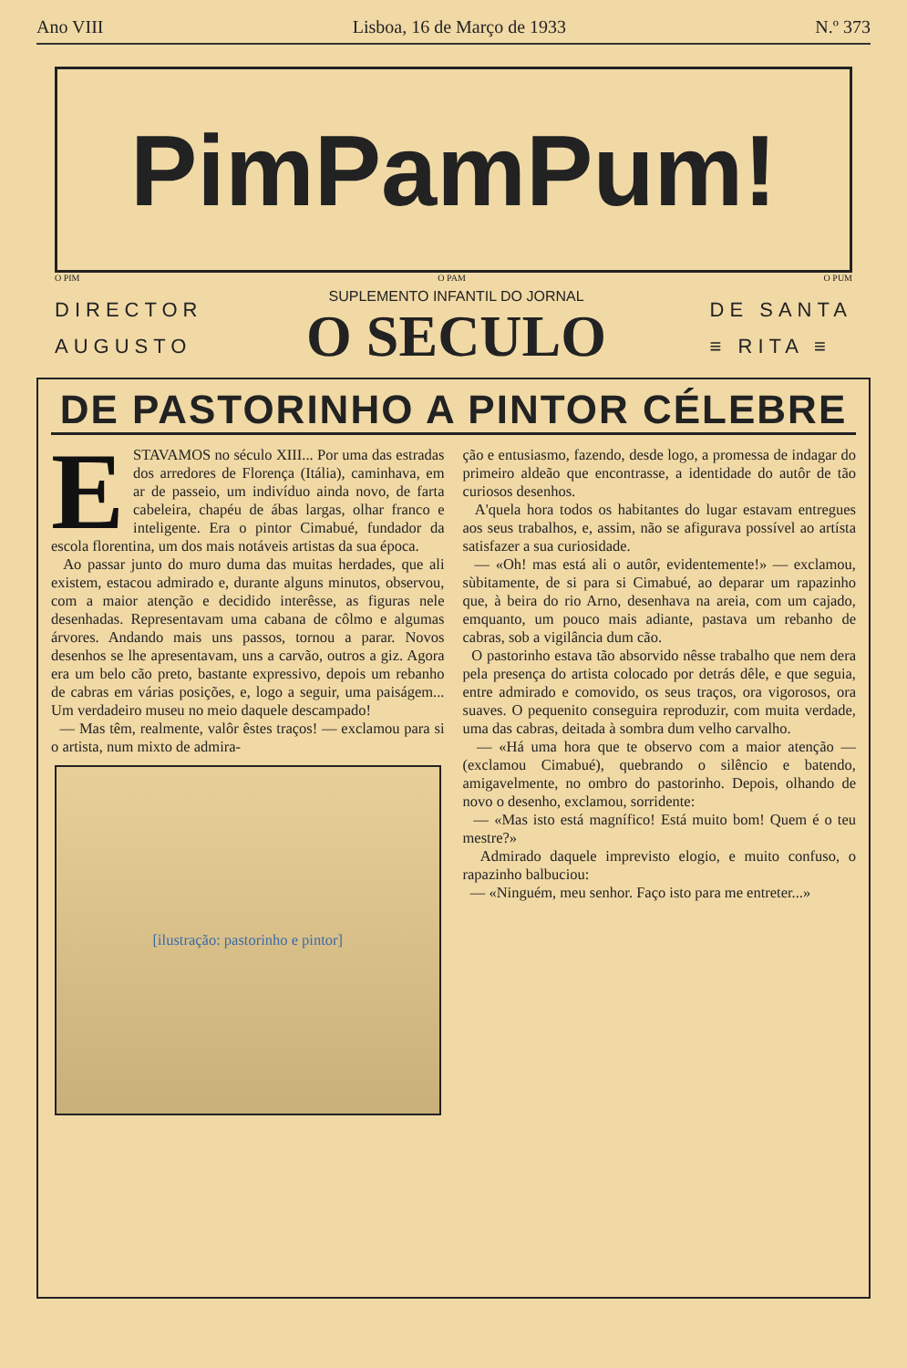Ano VIII Lisboa, 16 de Março de 1933 N.º 373
PimPamPum!
O PIM O PAM O PUM
DIRECTOR
AUGUSTO
SUPLEMENTO INFANTIL DO JORNAL
O SECULO
DE SANTA
≡ RITA ≡
DE PASTORINHO A PINTOR CÉLEBRE
ESTAVAMOS no século XIII... Por uma das estradas dos arredores de Florença (Itália), caminhava, em ar de passeio, um indivíduo ainda novo, de farta cabeleira, chapéu de ábas largas, olhar franco e inteligente. Era o pintor Cimabué, fundador da escola florentina, um dos mais notáveis artistas da sua época.
Ao passar junto do muro duma das muitas herdades, que ali existem, estacou admirado e, durante alguns minutos, observou, com a maior atenção e decidido interêsse, as figuras nele desenhadas. Representavam uma cabana de côlmo e algumas árvores. Andando mais uns passos, tornou a parar. Novos desenhos se lhe apresentavam, uns a carvão, outros a giz. Agora era um belo cão preto, bastante expressivo, depois um rebanho de cabras em várias posições, e, logo a seguir, uma paiságem... Um verdadeiro museu no meio daquele descampado!
— Mas têm, realmente, valôr êstes traços! — exclamou para si o artista, num mixto de admira-
[ilustração: pastorinho e pintor]
ção e entusiasmo, fazendo, desde logo, a promessa de indagar do primeiro aldeão que encontrasse, a identidade do autôr de tão curiosos desenhos.
A'quela hora todos os habitantes do lugar estavam entregues aos seus trabalhos, e, assim, não se afigurava possível ao artísta satisfazer a sua curiosidade.
— «Oh! mas está ali o autôr, evidentemente!» — exclamou, sùbitamente, de si para si Cimabué, ao deparar um rapazinho que, à beira do rio Arno, desenhava na areia, com um cajado, emquanto, um pouco mais adiante, pastava um rebanho de cabras, sob a vigilância dum cão.
O pastorinho estava tão absorvido nêsse trabalho que nem dera pela presença do artista colocado por detrás dêle, e que seguia, entre admirado e comovido, os seus traços, ora vigorosos, ora suaves. O pequenito conseguira reproduzir, com muita verdade, uma das cabras, deitada à sombra dum velho carvalho.
— «Há uma hora que te observo com a maior atenção — (exclamou Cimabué), quebrando o silêncio e batendo, amigavelmente, no ombro do pastorinho. Depois, olhando de novo o desenho, exclamou, sorridente:
— «Mas isto está magnífico! Está muito bom! Quem é o teu mestre?»
Admirado daquele imprevisto elogio, e muito confuso, o rapazinho balbuciou:
— «Ninguém, meu senhor. Faço isto para me entreter...»